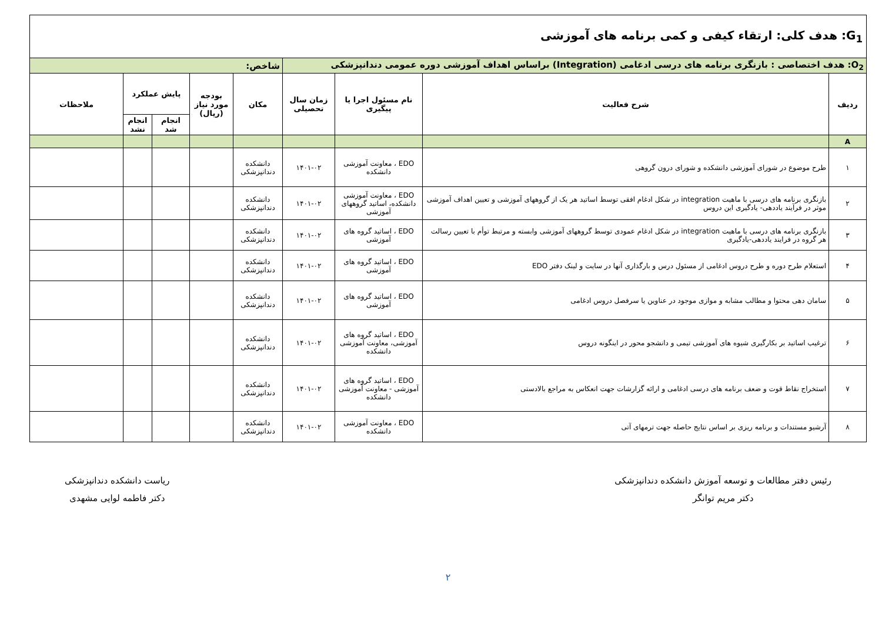| G<sub>1</sub>: هدف کلی: ارتقاء کیفی و کمی برنامه های آموزشی | | | | | | | | |
| O<sub>2</sub>: هدف اختصاصی : بازنگری برنامه های درسی ادغامی (Integration) براساس اهداف آموزشی دوره عمومی دندانپزشکی | | | | شاخص: | | | | |
| ردیف | شرح فعالیت | نام مسئول اجرا یا پیگیری | زمان سال تحصیلی | مکان | بودجه مورد نیاز (ریال) | پایش عملکرد | | ملاحظات |
| | | | | | | انجام شد | انجام نشد | |
| A | | | | | | | | |
| ۱ | طرح موضوع در شورای آموزشی دانشکده و شورای درون گروهی | EDO ، معاونت آموزشی دانشکده | ۱۴۰۱-۰۲ | دانشکده دندانپزشکی | | | | |
| ۲ | بازنگری برنامه های درسی با ماهیت integration در شکل ادغام افقی توسط اساتید هر یک از گروههای آموزشی و تعیین اهداف آموزشی موثر در فرآیند یاددهی- یادگیری این دروس | EDO ، معاونت آموزشی دانشکده، اساتید گروههای آموزشی | ۱۴۰۱-۰۲ | دانشکده دندانپزشکی | | | | |
| ۳ | بازنگری برنامه های درسی با ماهیت integration در شکل ادغام عمودی توسط گروههای آموزشی وابسته و مرتبط توأم با تعیین رسالت هر گروه در فرایند یاددهی-یادگیری | EDO ، اساتید گروه های آموزشی | ۱۴۰۱-۰۲ | دانشکده دندانپزشکی | | | | |
| ۴ | استعلام طرح دوره و طرح دروس ادغامی از مسئول درس و بارگذاری آنها در سایت و لینک دفتر EDO | EDO ، اساتید گروه های آموزشی | ۱۴۰۱-۰۲ | دانشکده دندانپزشکی | | | | |
| ۵ | سامان دهی محتوا و مطالب مشابه و موازی موجود در عناوین یا سرفصل دروس ادغامی | EDO ، اساتید گروه های آموزشی | ۱۴۰۱-۰۲ | دانشکده دندانپزشکی | | | | |
| ۶ | ترغیب اساتید بر بکارگیری شیوه های آموزشی تیمی و دانشجو محور در اینگونه دروس | EDO ، اساتید گروه های آموزشی، معاونت آموزشی دانشکده | ۱۴۰۱-۰۲ | دانشکده دندانپزشکی | | | | |
| ۷ | استخراج نقاط قوت و ضعف برنامه های درسی ادغامی و ارائه گزارشات جهت انعکاس به مراجع بالادستی | EDO ، اساتید گروه های آموزشی - معاونت آموزشی دانشکده | ۱۴۰۱-۰۲ | دانشکده دندانپزشکی | | | | |
| ۸ | آرشیو مستندات و برنامه ریزی بر اساس نتایج حاصله جهت ترمهای آتی | EDO ، معاونت آموزشی دانشکده | ۱۴۰۱-۰۲ | دانشکده دندانپزشکی | | | | |
رئیس دفتر مطالعات و توسعه آموزش دانشکده دندانپزشکی
دکتر مریم توانگر
ریاست دانشکده دندانپزشکی
دکتر فاطمه لوایی مشهدی
۲